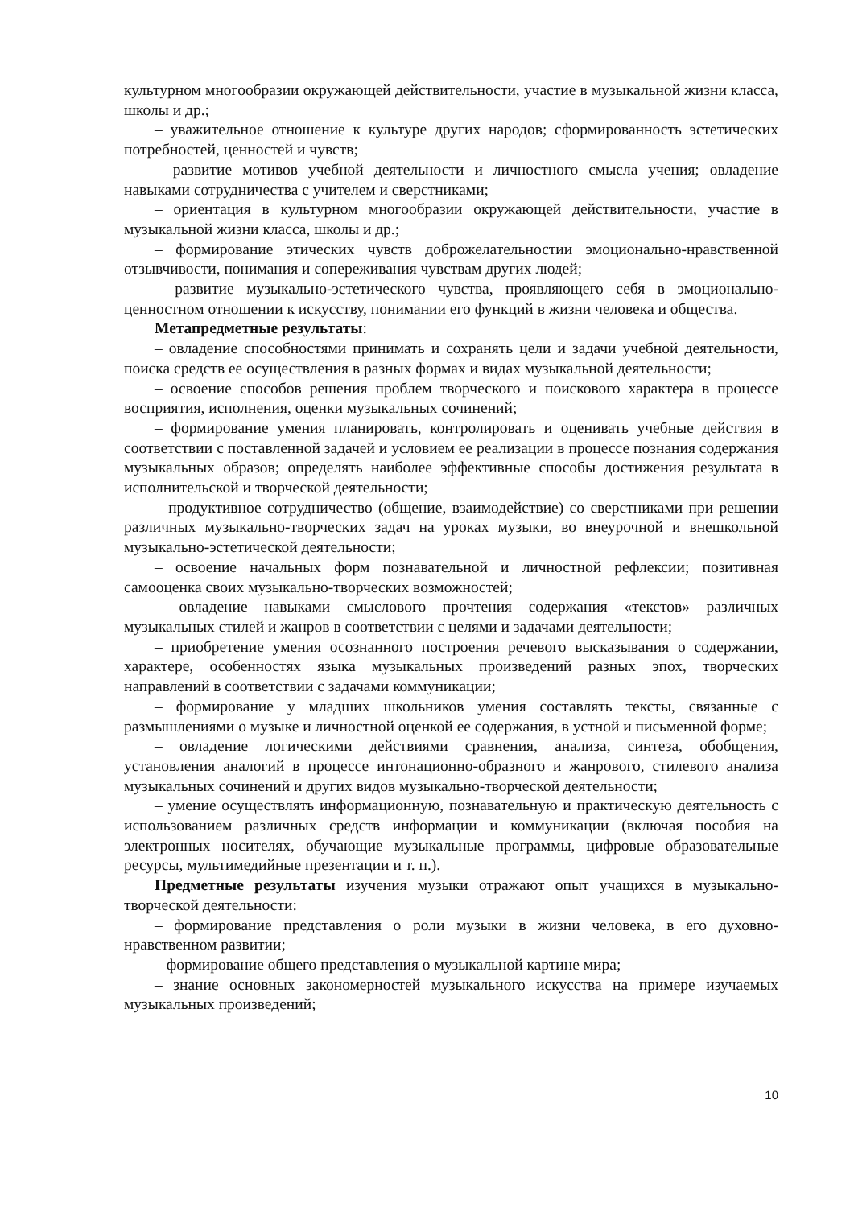культурном многообразии окружающей действительности, участие в музыкальной жизни класса, школы и др.;
– уважительное отношение к культуре других народов; сформированность эстетических потребностей, ценностей и чувств;
– развитие мотивов учебной деятельности и личностного смысла учения; овладение навыками сотрудничества с учителем и сверстниками;
– ориентация в культурном многообразии окружающей действительности, участие в музыкальной жизни класса, школы и др.;
– формирование этических чувств доброжелательностии эмоционально-нравственной отзывчивости, понимания и сопереживания чувствам других людей;
– развитие музыкально-эстетического чувства, проявляющего себя в эмоционально-ценностном отношении к искусству, понимании его функций в жизни человека и общества.
Метапредметные результаты:
– овладение способностями принимать и сохранять цели и задачи учебной деятельности, поиска средств ее осуществления в разных формах и видах музыкальной деятельности;
– освоение способов решения проблем творческого и поискового характера в процессе восприятия, исполнения, оценки музыкальных сочинений;
– формирование умения планировать, контролировать и оценивать учебные действия в соответствии с поставленной задачей и условием ее реализации в процессе познания содержания музыкальных образов; определять наиболее эффективные способы достижения результата в исполнительской и творческой деятельности;
– продуктивное сотрудничество (общение, взаимодействие) со сверстниками при решении различных музыкально-творческих задач на уроках музыки, во внеурочной и внешкольной музыкально-эстетической деятельности;
– освоение начальных форм познавательной и личностной рефлексии; позитивная самооценка своих музыкально-творческих возможностей;
– овладение навыками смыслового прочтения содержания «текстов» различных музыкальных стилей и жанров в соответствии с целями и задачами деятельности;
– приобретение умения осознанного построения речевого высказывания о содержании, характере, особенностях языка музыкальных произведений разных эпох, творческих направлений в соответствии с задачами коммуникации;
– формирование у младших школьников умения составлять тексты, связанные с размышлениями о музыке и личностной оценкой ее содержания, в устной и письменной форме;
– овладение логическими действиями сравнения, анализа, синтеза, обобщения, установления аналогий в процессе интонационно-образного и жанрового, стилевого анализа музыкальных сочинений и других видов музыкально-творческой деятельности;
– умение осуществлять информационную, познавательную и практическую деятельность с использованием различных средств информации и коммуникации (включая пособия на электронных носителях, обучающие музыкальные программы, цифровые образовательные ресурсы, мультимедийные презентации и т. п.).
Предметные результаты изучения музыки отражают опыт учащихся в музыкально-творческой деятельности:
– формирование представления о роли музыки в жизни человека, в его духовно-нравственном развитии;
– формирование общего представления о музыкальной картине мира;
– знание основных закономерностей музыкального искусства на примере изучаемых музыкальных произведений;
10